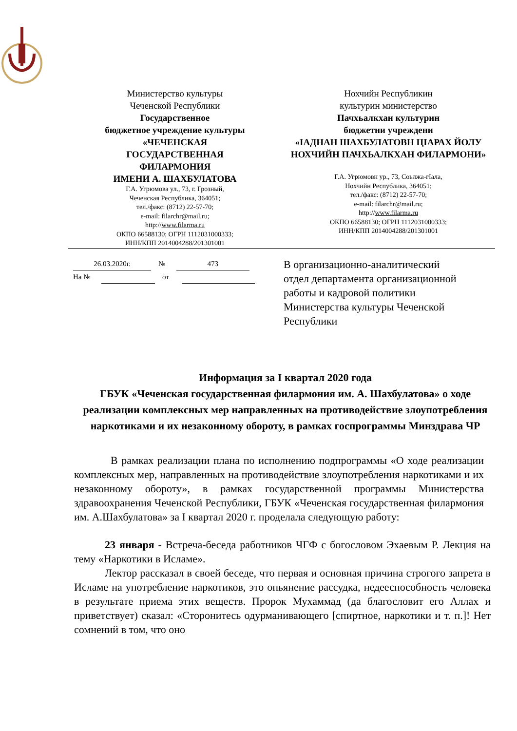Министерство культуры
Чеченской Республики
Государственное
бюджетное учреждение культуры
«ЧЕЧЕНСКАЯ
ГОСУДАРСТВЕННАЯ
ФИЛАРМОНИЯ
ИМЕНИ А. ШАХБУЛАТОВА
Г.А. Угрюмова ул., 73, г. Грозный,
Чеченская Республика, 364051;
тел./факс: (8712) 22-57-70;
e-mail: filarchr@mail.ru;
http://www.filarma.ru
ОКПО 66588130; ОГРН 1112031000333;
ИНН/КПП 2014004288/201301001
Нохчийн Республикин
культурин министерство
Пачхьалкхан культурин
бюджетни учреждени
«IАДНАН ШАХБУЛАТОВН ЦIАРАХ ЙОЛУ НОХЧИЙН ПАЧХЬАЛКХАН ФИЛАРМОНИ»
Г.А. Угрюмовн ур., 73, Соьлжа-гIала,
Нохчийн Республика, 364051;
тел./факс: (8712) 22-57-70;
e-mail: filarchr@mail.ru;
http://www.filarma.ru
ОКПО 66588130; ОГРН 1112031000333;
ИНН/КПП 2014004288/201301001
26.03.2020г. № 473
На № от
В организационно-аналитический отдел департамента организационной работы и кадровой политики Министерства культуры Чеченской Республики
Информация за I квартал 2020 года
ГБУК «Чеченская государственная филармония им. А. Шахбулатова» о ходе реализации комплексных мер направленных на противодействие злоупотребления наркотиками и их незаконному обороту, в рамках госпрограммы Минздрава ЧР
В рамках реализации плана по исполнению подпрограммы «О ходе реализации комплексных мер, направленных на противодействие злоупотребления наркотиками и их незаконному обороту», в рамках государственной программы Министерства здравоохранения Чеченской Республики, ГБУК «Чеченская государственная филармония им. А.Шахбулатова» за I квартал 2020 г. проделала следующую работу:
23 января - Встреча-беседа работников ЧГФ с богословом Эхаевым Р. Лекция на тему «Наркотики в Исламе».
Лектор рассказал в своей беседе, что первая и основная причина строгого запрета в Исламе на употребление наркотиков, это опьянение рассудка, недееспособность человека в результате приема этих веществ. Пророк Мухаммад (да благословит его Аллах и приветствует) сказал: «Сторонитесь одурманивающего [спиртное, наркотики и т. п.]! Нет сомнений в том, что оно